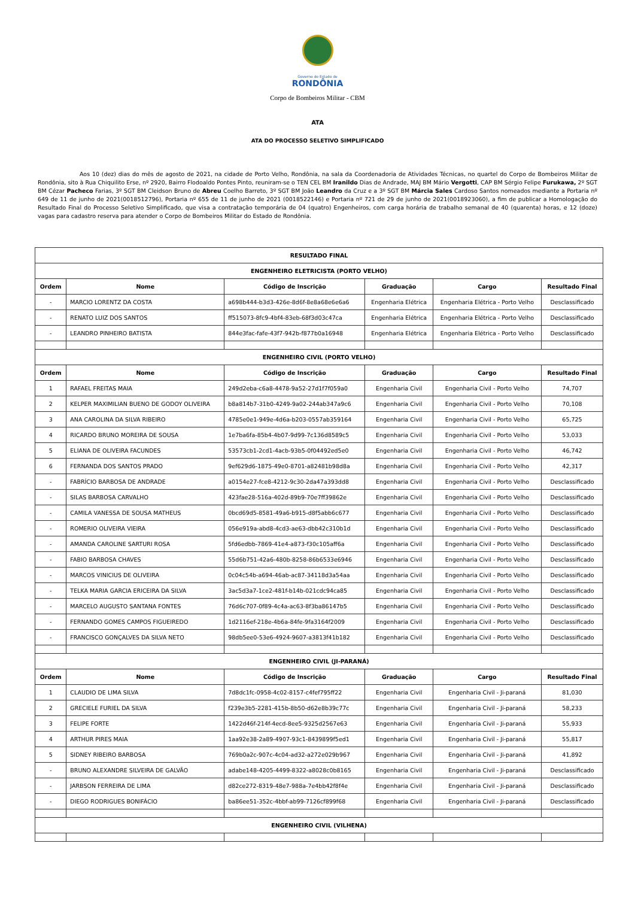Governo do Estado de
RONDÔNIA
Corpo de Bombeiros Militar - CBM
ATA
ATA DO PROCESSO SELETIVO SIMPLIFICADO
Aos 10 (dez) dias do mês de agosto de 2021, na cidade de Porto Velho, Rondônia, na sala da Coordenadoria de Atividades Técnicas, no quartel do Corpo de Bombeiros Militar de Rondônia, sito à Rua Chiquilito Erse, nº 2920, Bairro Flodoaldo Pontes Pinto, reuniram-se o TEN CEL BM Iranildo Dias de Andrade, MAJ BM Mário Vergotti, CAP BM Sérgio Felipe Furukawa, 2º SGT BM Cézar Pacheco Farias, 3º SGT BM Cleidson Bruno de Abreu Coelho Barreto, 3º SGT BM João Leandro da Cruz e a 3º SGT BM Márcia Sales Cardoso Santos nomeados mediante a Portaria nº 649 de 11 de junho de 2021(0018512796), Portaria nº 655 de 11 de junho de 2021 (0018522146) e Portaria nº 721 de 29 de junho de 2021(0018923060), a fim de publicar a Homologação do Resultado Final do Processo Seletivo Simplificado, que visa a contratação temporária de 04 (quatro) Engenheiros, com carga horária de trabalho semanal de 40 (quarenta) horas, e 12 (doze) vagas para cadastro reserva para atender o Corpo de Bombeiros Militar do Estado de Rondônia.
| RESULTADO FINAL | | | | | |
| --- | --- | --- | --- | --- | --- |
| ENGENHEIRO ELETRICISTA (PORTO VELHO) | | | | | |
| Ordem | Nome | Código de Inscrição | Graduação | Cargo | Resultado Final |
| - | MARCIO LORENTZ DA COSTA | a698b444-b3d3-426e-8d6f-8e8a68e6e6a6 | Engenharia Elétrica | Engenharia Elétrica - Porto Velho | Desclassificado |
| - | RENATO LUIZ DOS SANTOS | ff515073-8fc9-4bf4-83eb-68f3d03c47ca | Engenharia Elétrica | Engenharia Elétrica - Porto Velho | Desclassificado |
| - | LEANDRO PINHEIRO BATISTA | 844e3fac-fafe-43f7-942b-f877b0a16948 | Engenharia Elétrica | Engenharia Elétrica - Porto Velho | Desclassificado |
| ENGENHEIRO CIVIL (PORTO VELHO) | | | | | |
| Ordem | Nome | Código de Inscrição | Graduação | Cargo | Resultado Final |
| 1 | RAFAEL FREITAS MAIA | 249d2eba-c6a8-4478-9a52-27d1f7f059a0 | Engenharia Civil | Engenharia Civil - Porto Velho | 74,707 |
| 2 | KELPER MAXIMILIAN BUENO DE GODOY OLIVEIRA | b8a814b7-31b0-4249-9a02-244ab347a9c6 | Engenharia Civil | Engenharia Civil - Porto Velho | 70,108 |
| 3 | ANA CAROLINA DA SILVA RIBEIRO | 4785e0e1-949e-4d6a-b203-0557ab359164 | Engenharia Civil | Engenharia Civil - Porto Velho | 65,725 |
| 4 | RICARDO BRUNO MOREIRA DE SOUSA | 1e7ba6fa-85b4-4b07-9d99-7c136d8589c5 | Engenharia Civil | Engenharia Civil - Porto Velho | 53,033 |
| 5 | ELIANA DE OLIVEIRA FACUNDES | 53573cb1-2cd1-4acb-93b5-0f04492ed5e0 | Engenharia Civil | Engenharia Civil - Porto Velho | 46,742 |
| 6 | FERNANDA DOS SANTOS PRADO | 9ef629d6-1875-49e0-8701-a82481b98d8a | Engenharia Civil | Engenharia Civil - Porto Velho | 42,317 |
| - | FABRÍCIO BARBOSA DE ANDRADE | a0154e27-fce8-4212-9c30-2da47a393dd8 | Engenharia Civil | Engenharia Civil - Porto Velho | Desclassificado |
| - | SILAS BARBOSA CARVALHO | 423fae28-516a-402d-89b9-70e7ff39862e | Engenharia Civil | Engenharia Civil - Porto Velho | Desclassificado |
| - | CAMILA VANESSA DE SOUSA MATHEUS | 0bcd69d5-8581-49a6-b915-d8f5abb6c677 | Engenharia Civil | Engenharia Civil - Porto Velho | Desclassificado |
| - | ROMERIO OLIVEIRA VIEIRA | 056e919a-abd8-4cd3-ae63-dbb42c310b1d | Engenharia Civil | Engenharia Civil - Porto Velho | Desclassificado |
| - | AMANDA CAROLINE SARTURI ROSA | 5fd6edbb-7869-41e4-a873-f30c105aff6a | Engenharia Civil | Engenharia Civil - Porto Velho | Desclassificado |
| - | FABIO BARBOSA CHAVES | 55d6b751-42a6-480b-8258-86b6533e6946 | Engenharia Civil | Engenharia Civil - Porto Velho | Desclassificado |
| - | MARCOS VINICIUS DE OLIVEIRA | 0c04c54b-a694-46ab-ac87-34118d3a54aa | Engenharia Civil | Engenharia Civil - Porto Velho | Desclassificado |
| - | TELKA MARIA GARCIA ERICEIRA DA SILVA | 3ac5d3a7-1ce2-481f-b14b-021cdc94ca85 | Engenharia Civil | Engenharia Civil - Porto Velho | Desclassificado |
| - | MARCELO AUGUSTO SANTANA FONTES | 76d6c707-0f89-4c4a-ac63-8f3ba86147b5 | Engenharia Civil | Engenharia Civil - Porto Velho | Desclassificado |
| - | FERNANDO GOMES CAMPOS FIGUEIREDO | 1d2116ef-218e-4b6a-84fe-9fa3164f2009 | Engenharia Civil | Engenharia Civil - Porto Velho | Desclassificado |
| - | FRANCISCO GONÇALVES DA SILVA NETO | 98db5ee0-53e6-4924-9607-a3813f41b182 | Engenharia Civil | Engenharia Civil - Porto Velho | Desclassificado |
| ENGENHEIRO CIVIL (JI-PARANÁ) | | | | | |
| Ordem | Nome | Código de Inscrição | Graduação | Cargo | Resultado Final |
| 1 | CLAUDIO DE LIMA SILVA | 7d8dc1fc-0958-4c02-8157-c4fef795ff22 | Engenharia Civil | Engenharia Civil - Ji-paraná | 81,030 |
| 2 | GRECIELE FURIEL DA SILVA | f239e3b5-2281-415b-8b50-d62e8b39c77c | Engenharia Civil | Engenharia Civil - Ji-paraná | 58,233 |
| 3 | FELIPE FORTE | 1422d46f-214f-4ecd-8ee5-9325d2567e63 | Engenharia Civil | Engenharia Civil - Ji-paraná | 55,933 |
| 4 | ARTHUR PIRES MAIA | 1aa92e38-2a89-4907-93c1-8439899f5ed1 | Engenharia Civil | Engenharia Civil - Ji-paraná | 55,817 |
| 5 | SIDNEY RIBEIRO BARBOSA | 769b0a2c-907c-4c04-ad32-a272e029b967 | Engenharia Civil | Engenharia Civil - Ji-paraná | 41,892 |
| - | BRUNO ALEXANDRE SILVEIRA DE GALVÃO | adabe148-4205-4499-8322-a8028c0b8165 | Engenharia Civil | Engenharia Civil - Ji-paraná | Desclassificado |
| - | JARBSON FERREIRA DE LIMA | d82ce272-8319-48e7-988a-7e4bb42f8f4e | Engenharia Civil | Engenharia Civil - Ji-paraná | Desclassificado |
| - | DIEGO RODRIGUES BONIFÁCIO | ba86ee51-352c-4bbf-ab99-7126cf899f68 | Engenharia Civil | Engenharia Civil - Ji-paraná | Desclassificado |
| ENGENHEIRO CIVIL (VILHENA) | | | | | |